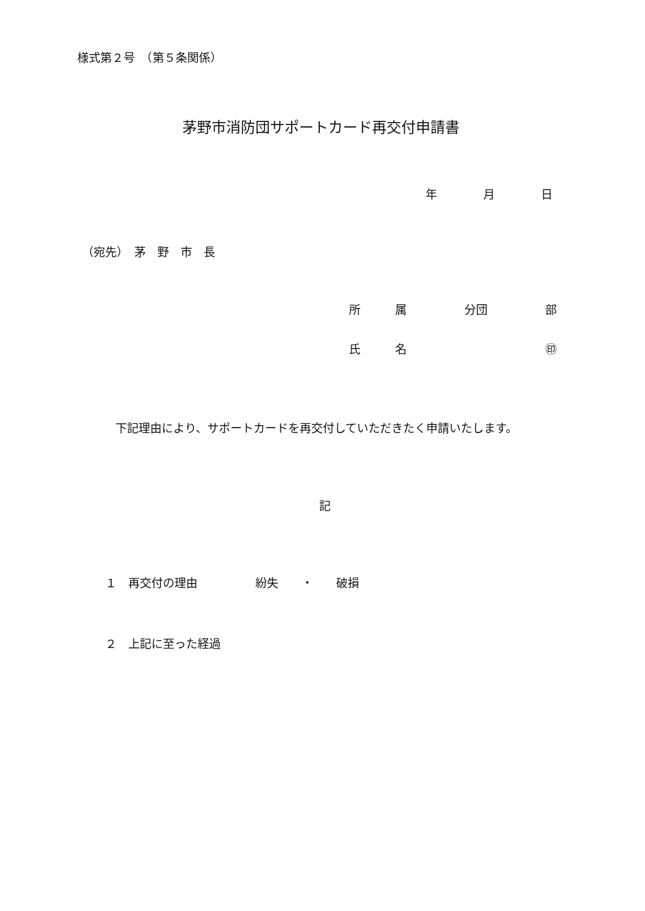様式第２号　（第５条関係）
茅野市消防団サポートカード再交付申請書
年　　　　月　　　　日
（宛先）　茅　野　市　長
所　　　属　　　　　分団　　　　　部
氏　　　名　　　　　　　　　　　　㊞
下記理由により、サポートカードを再交付していただきたく申請いたします。
記
１　再交付の理由　　　　　紛失　　・　　破損
２　上記に至った経過